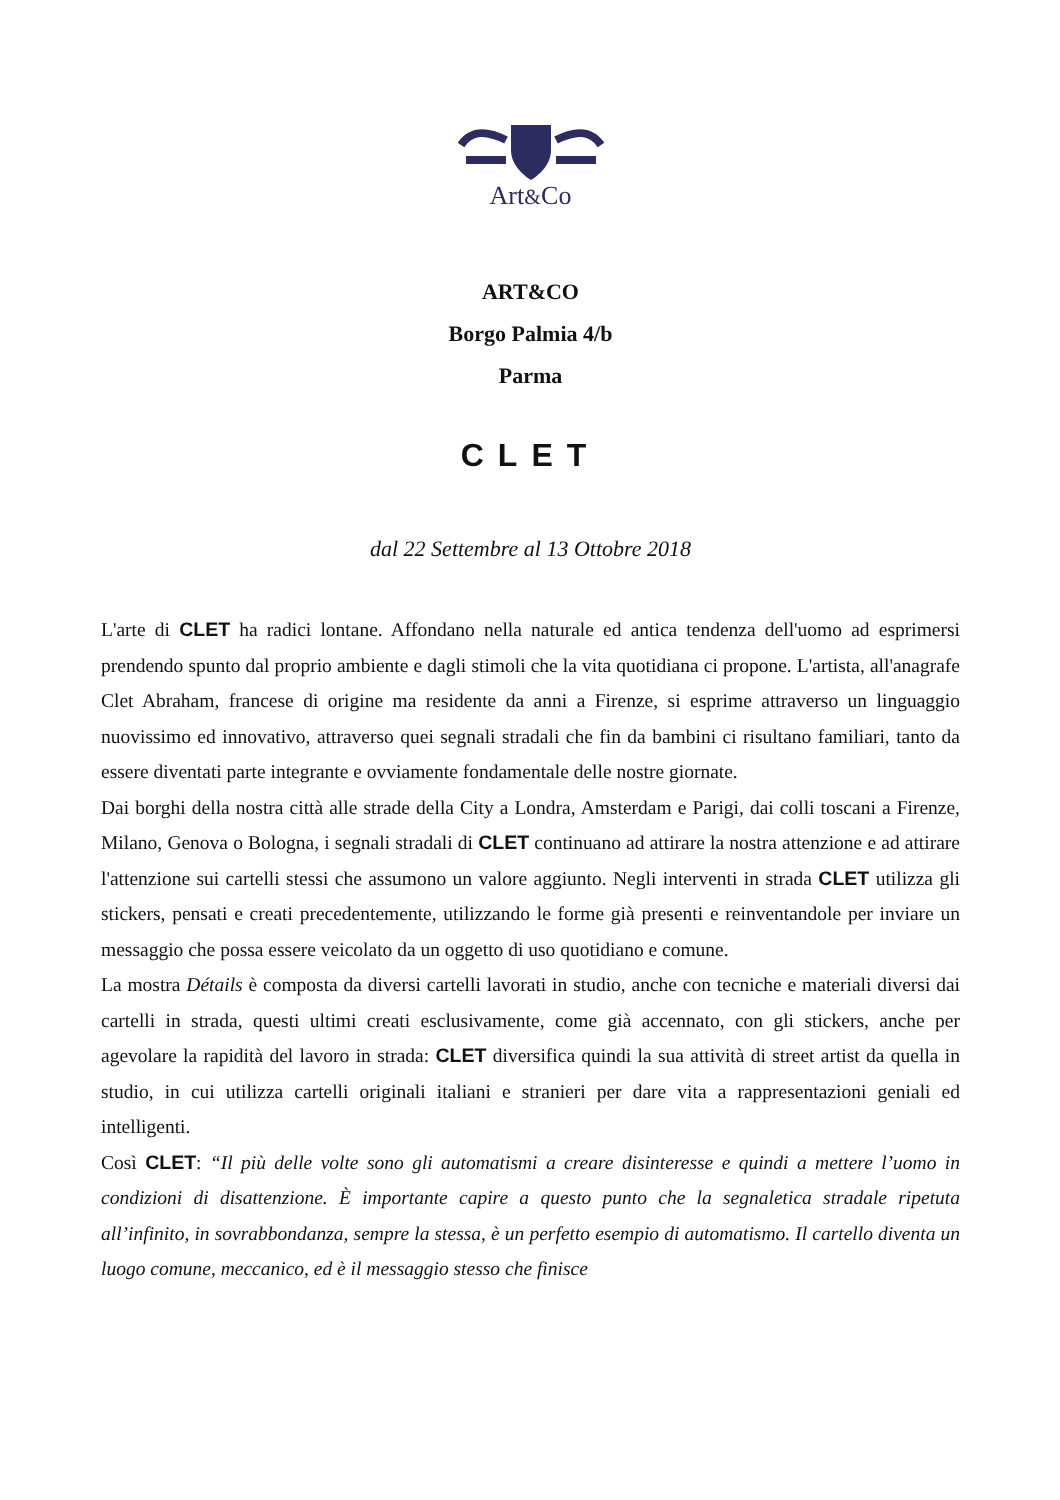Art&Co
ART&CO
Borgo Palmia 4/b
Parma
CLET
dal 22 Settembre al 13 Ottobre 2018
L'arte di CLET ha radici lontane. Affondano nella naturale ed antica tendenza dell'uomo ad esprimersi prendendo spunto dal proprio ambiente e dagli stimoli che la vita quotidiana ci propone. L'artista, all'anagrafe Clet Abraham, francese di origine ma residente da anni a Firenze, si esprime attraverso un linguaggio nuovissimo ed innovativo, attraverso quei segnali stradali che fin da bambini ci risultano familiari, tanto da essere diventati parte integrante e ovviamente fondamentale delle nostre giornate.
Dai borghi della nostra città alle strade della City a Londra, Amsterdam e Parigi, dai colli toscani a Firenze, Milano, Genova o Bologna, i segnali stradali di CLET continuano ad attirare la nostra attenzione e ad attirare l'attenzione sui cartelli stessi che assumono un valore aggiunto. Negli interventi in strada CLET utilizza gli stickers, pensati e creati precedentemente, utilizzando le forme già presenti e reinventandole per inviare un messaggio che possa essere veicolato da un oggetto di uso quotidiano e comune.
La mostra Détails è composta da diversi cartelli lavorati in studio, anche con tecniche e materiali diversi dai cartelli in strada, questi ultimi creati esclusivamente, come già accennato, con gli stickers, anche per agevolare la rapidità del lavoro in strada: CLET diversifica quindi la sua attività di street artist da quella in studio, in cui utilizza cartelli originali italiani e stranieri per dare vita a rappresentazioni geniali ed intelligenti.
Così CLET: “Il più delle volte sono gli automatismi a creare disinteresse e quindi a mettere l’uomo in condizioni di disattenzione. È importante capire a questo punto che la segnaletica stradale ripetuta all’infinito, in sovrabbondanza, sempre la stessa, è un perfetto esempio di automatismo. Il cartello diventa un luogo comune, meccanico, ed è il messaggio stesso che finisce